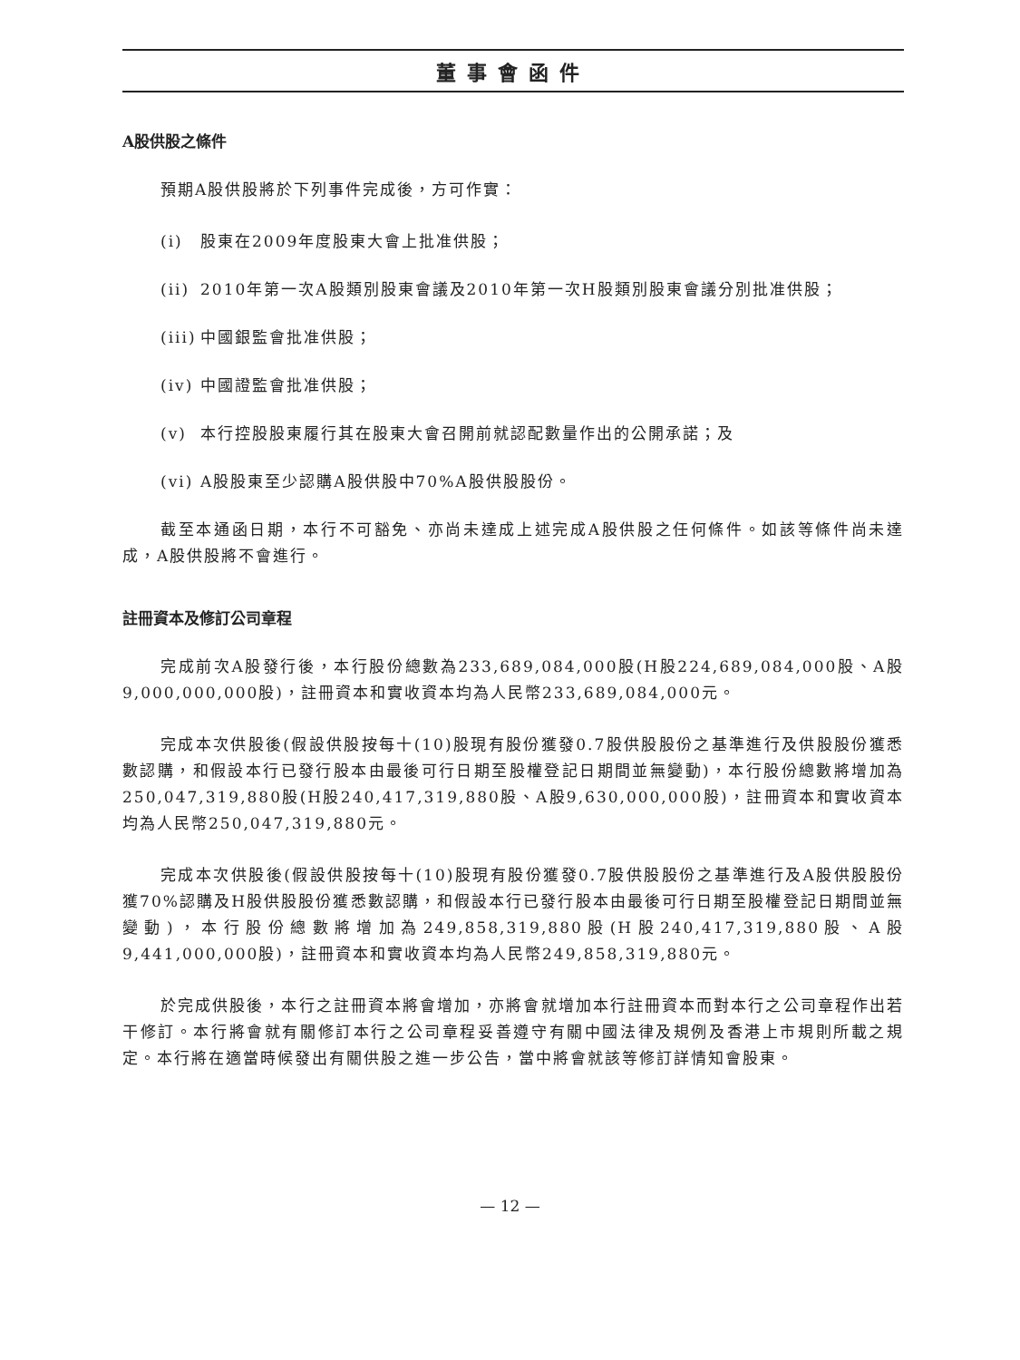董事會函件
A股供股之條件
預期A股供股將於下列事件完成後，方可作實：
(i) 股東在2009年度股東大會上批准供股；
(ii) 2010年第一次A股類別股東會議及2010年第一次H股類別股東會議分別批准供股；
(iii) 中國銀監會批准供股；
(iv) 中國證監會批准供股；
(v) 本行控股股東履行其在股東大會召開前就認配數量作出的公開承諾；及
(vi) A股股東至少認購A股供股中70%A股供股股份。
截至本通函日期，本行不可豁免、亦尚未達成上述完成A股供股之任何條件。如該等條件尚未達成，A股供股將不會進行。
註冊資本及修訂公司章程
完成前次A股發行後，本行股份總數為233,689,084,000股(H股224,689,084,000股、A股9,000,000,000股)，註冊資本和實收資本均為人民幣233,689,084,000元。
完成本次供股後(假設供股按每十(10)股現有股份獲發0.7股供股股份之基準進行及供股股份獲悉數認購，和假設本行已發行股本由最後可行日期至股權登記日期間並無變動)，本行股份總數將增加為250,047,319,880股(H股240,417,319,880股、A股9,630,000,000股)，註冊資本和實收資本均為人民幣250,047,319,880元。
完成本次供股後(假設供股按每十(10)股現有股份獲發0.7股供股股份之基準進行及A股供股股份獲70%認購及H股供股股份獲悉數認購，和假設本行已發行股本由最後可行日期至股權登記日期間並無變動)，本行股份總數將增加為249,858,319,880股(H股240,417,319,880股、A股9,441,000,000股)，註冊資本和實收資本均為人民幣249,858,319,880元。
於完成供股後，本行之註冊資本將會增加，亦將會就增加本行註冊資本而對本行之公司章程作出若干修訂。本行將會就有關修訂本行之公司章程妥善遵守有關中國法律及規例及香港上市規則所載之規定。本行將在適當時候發出有關供股之進一步公告，當中將會就該等修訂詳情知會股東。
— 12 —